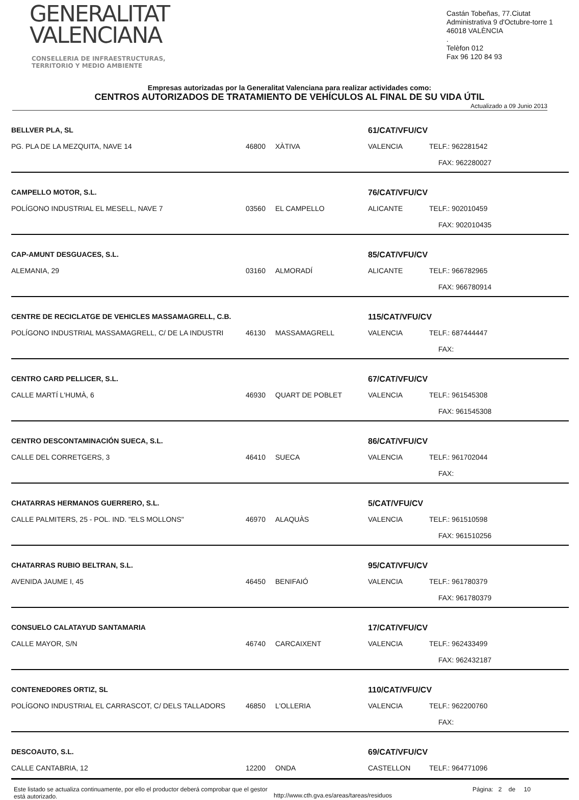GENERALITAT
VALENCIANA
CONSELLERIA DE INFRAESTRUCTURAS,
TERRITORIO Y MEDIO AMBIENTE
Castán Tobeñas, 77.Ciutat Administrativa 9 d'Octubre-torre 1
46018 VALÈNCIA
.
Telèfon 012
Fax 96 120 84 93
Empresas autorizadas por la Generalitat Valenciana para realizar actividades como:
CENTROS AUTORIZADOS DE TRATAMIENTO DE VEHÍCULOS AL FINAL DE SU VIDA ÚTIL
Actualizado a 09 Junio 2013
| BELLVER PLA, SL | | | 61/CAT/VFU/CV | |
| PG. PLA DE LA MEZQUITA, NAVE 14 | 46800 | XÀTIVA | VALENCIA | TELF.: 962281542 |
| | | | | FAX: 962280027 |
| CAMPELLO MOTOR, S.L. | | | 76/CAT/VFU/CV | |
| POLÍGONO INDUSTRIAL EL MESELL, NAVE 7 | 03560 | EL CAMPELLO | ALICANTE | TELF.: 902010459 |
| | | | | FAX: 902010435 |
| CAP-AMUNT DESGUACES, S.L. | | | 85/CAT/VFU/CV | |
| ALEMANIA, 29 | 03160 | ALMORADÍ | ALICANTE | TELF.: 966782965 |
| | | | | FAX: 966780914 |
| CENTRE DE RECICLATGE DE VEHICLES MASSAMAGRELL, C.B. | | | 115/CAT/VFU/CV | |
| POLÍGONO INDUSTRIAL MASSAMAGRELL, C/ DE LA INDUSTRI | 46130 | MASSAMAGRELL | VALENCIA | TELF.: 687444447 |
| | | | | FAX: |
| CENTRO CARD PELLICER, S.L. | | | 67/CAT/VFU/CV | |
| CALLE MARTÍ L'HUMÀ, 6 | 46930 | QUART DE POBLET | VALENCIA | TELF.: 961545308 |
| | | | | FAX: 961545308 |
| CENTRO DESCONTAMINACIÓN SUECA, S.L. | | | 86/CAT/VFU/CV | |
| CALLE DEL CORRETGERS, 3 | 46410 | SUECA | VALENCIA | TELF.: 961702044 |
| | | | | FAX: |
| CHATARRAS HERMANOS GUERRERO, S.L. | | | 5/CAT/VFU/CV | |
| CALLE PALMITERS, 25 - POL. IND. "ELS MOLLONS" | 46970 | ALAQUÀS | VALENCIA | TELF.: 961510598 |
| | | | | FAX: 961510256 |
| CHATARRAS RUBIO BELTRAN, S.L. | | | 95/CAT/VFU/CV | |
| AVENIDA JAUME I, 45 | 46450 | BENIFAIÓ | VALENCIA | TELF.: 961780379 |
| | | | | FAX: 961780379 |
| CONSUELO CALATAYUD SANTAMARIA | | | 17/CAT/VFU/CV | |
| CALLE MAYOR, S/N | 46740 | CARCAIXENT | VALENCIA | TELF.: 962433499 |
| | | | | FAX: 962432187 |
| CONTENEDORES ORTIZ, SL | | | 110/CAT/VFU/CV | |
| POLÍGONO INDUSTRIAL EL CARRASCOT, C/ DELS TALLADORS | 46850 | L'OLLERIA | VALENCIA | TELF.: 962200760 |
| | | | | FAX: |
| DESCOAUTO, S.L. | | | 69/CAT/VFU/CV | |
| CALLE CANTABRIA, 12 | 12200 | ONDA | CASTELLON | TELF.: 964771096 |
Este listado se actualiza continuamente, por ello el productor deberá comprobar que el gestor está autorizado.
http://www.cth.gva.es/areas/tareas/residuos
Página: 2 de 10